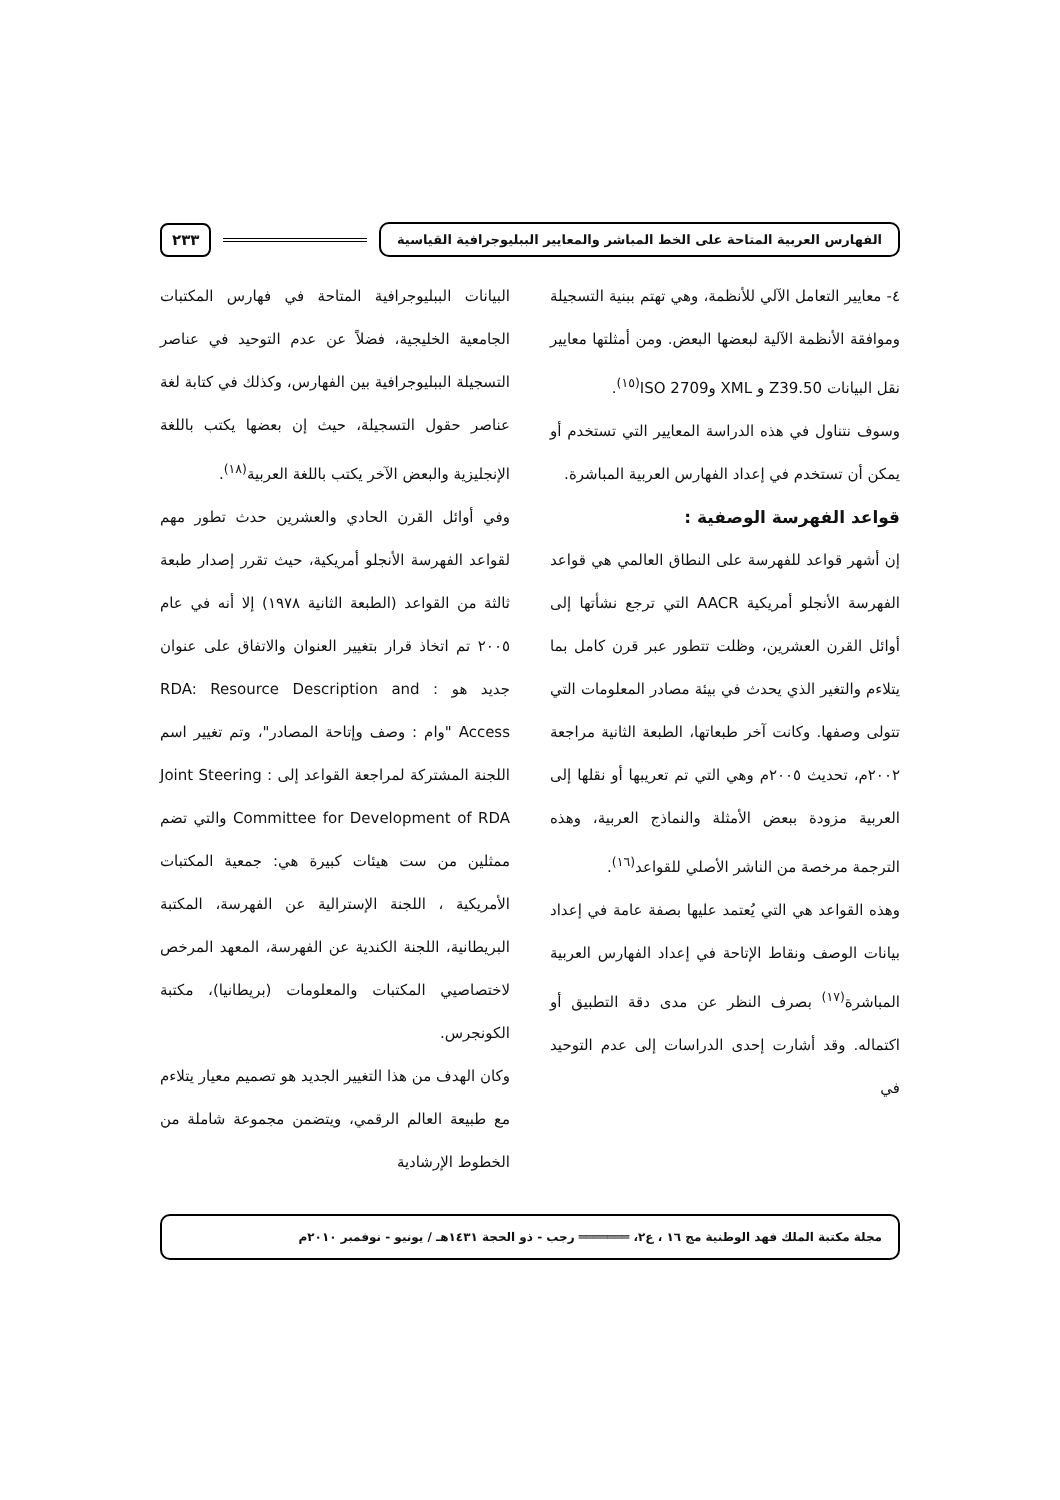الفهارس العربية المتاحة على الخط المباشر والمعايير الببليوجرافية القياسية
٢٣٣
٤- معايير التعامل الآلي للأنظمة، وهي تهتم ببنية التسجيلة وموافقة الأنظمة الآلية لبعضها البعض. ومن أمثلتها معايير نقل البيانات Z39.50 و XML وISO 2709<sup>(١٥)</sup>.
وسوف نتناول في هذه الدراسة المعايير التي تستخدم أو يمكن أن تستخدم في إعداد الفهارس العربية المباشرة.
قواعد الفهرسة الوصفية :
إن أشهر قواعد للفهرسة على النطاق العالمي هي قواعد الفهرسة الأنجلو أمريكية AACR التي ترجع نشأتها إلى أوائل القرن العشرين، وظلت تتطور عبر قرن كامل بما يتلاءم والتغير الذي يحدث في بيئة مصادر المعلومات التي تتولى وصفها. وكانت آخر طبعاتها، الطبعة الثانية مراجعة ٢٠٠٢م، تحديث ٢٠٠٥م وهي التي تم تعريبها أو نقلها إلى العربية مزودة ببعض الأمثلة والنماذج العربية، وهذه الترجمة مرخصة من الناشر الأصلي للقواعد<sup>(١٦)</sup>.
وهذه القواعد هي التي يُعتمد عليها بصفة عامة في إعداد بيانات الوصف ونقاط الإتاحة في إعداد الفهارس العربية المباشرة<sup>(١٧)</sup> بصرف النظر عن مدى دقة التطبيق أو اكتماله. وقد أشارت إحدى الدراسات إلى عدم التوحيد في
البيانات الببليوجرافية المتاحة في فهارس المكتبات الجامعية الخليجية، فضلاً عن عدم التوحيد في عناصر التسجيلة الببليوجرافية بين الفهارس، وكذلك في كتابة لغة عناصر حقول التسجيلة، حيث إن بعضها يكتب باللغة الإنجليزية والبعض الآخر يكتب باللغة العربية<sup>(١٨)</sup>.
وفي أوائل القرن الحادي والعشرين حدث تطور مهم لقواعد الفهرسة الأنجلو أمريكية، حيث تقرر إصدار طبعة ثالثة من القواعد (الطبعة الثانية ١٩٧٨) إلا أنه في عام ٢٠٠٥ تم اتخاذ قرار بتغيير العنوان والاتفاق على عنوان جديد هو : RDA: Resource Description and Access "وام : وصف وإتاحة المصادر"، وتم تغيير اسم اللجنة المشتركة لمراجعة القواعد إلى : Joint Steering Committee for Development of RDA والتي تضم ممثلين من ست هيئات كبيرة هي: جمعية المكتبات الأمريكية ، اللجنة الإسترالية عن الفهرسة، المكتبة البريطانية، اللجنة الكندية عن الفهرسة، المعهد المرخص لاختصاصيي المكتبات والمعلومات (بريطانيا)، مكتبة الكونجرس.
وكان الهدف من هذا التغيير الجديد هو تصميم معيار يتلاءم مع طبيعة العالم الرقمي، ويتضمن مجموعة شاملة من الخطوط الإرشادية
مجلة مكتبة الملك فهد الوطنية مج ١٦ ، ع٢، ═══════ رجب - ذو الحجة ١٤٣١هـ / يونيو - نوفمبر ٢٠١٠م